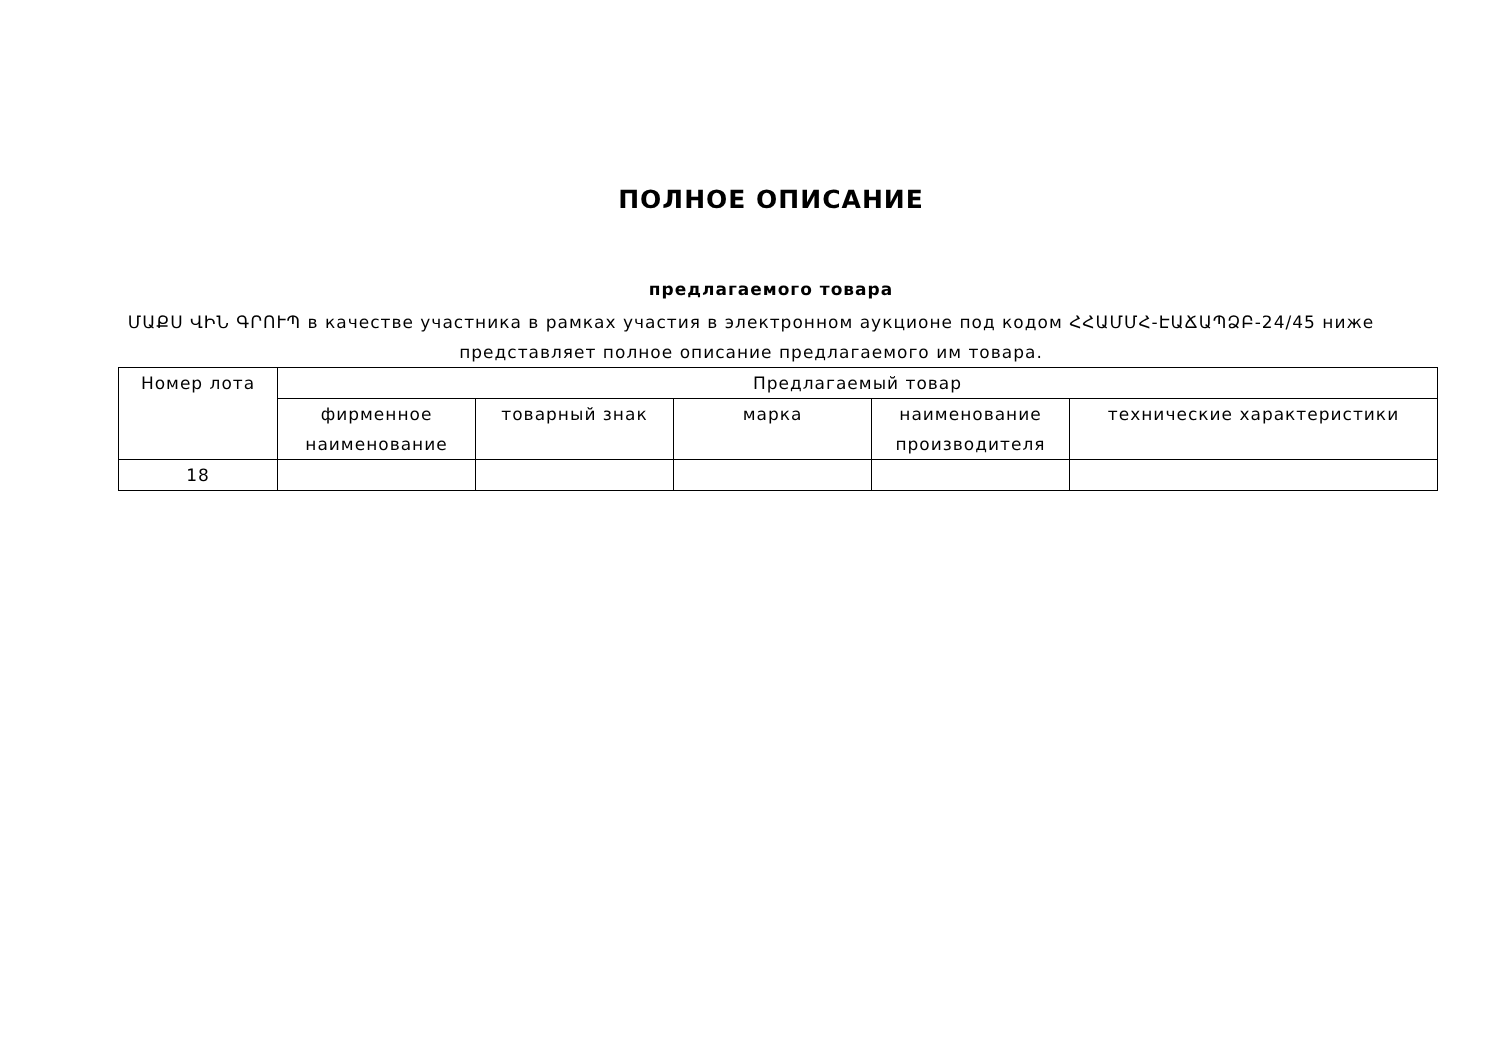ПОЛНОЕ ОПИСАНИЕ
предлагаемого товара
ՄԱՔՍ ՎԻՆ ԳՐՈՒՊ в качестве участника в рамках участия в электронном аукционе под кодом ՀՀԱՄՄՀ-ԷԱՃԱՊՁԲ-24/45 ниже представляет полное описание предлагаемого им товара.
| Номер лота | Предлагаемый товар | | | | |
| --- | --- | --- | --- | --- | --- |
| | фирменное наименование | товарный знак | марка | наименование производителя | технические характеристики |
| 18 | | | | | |